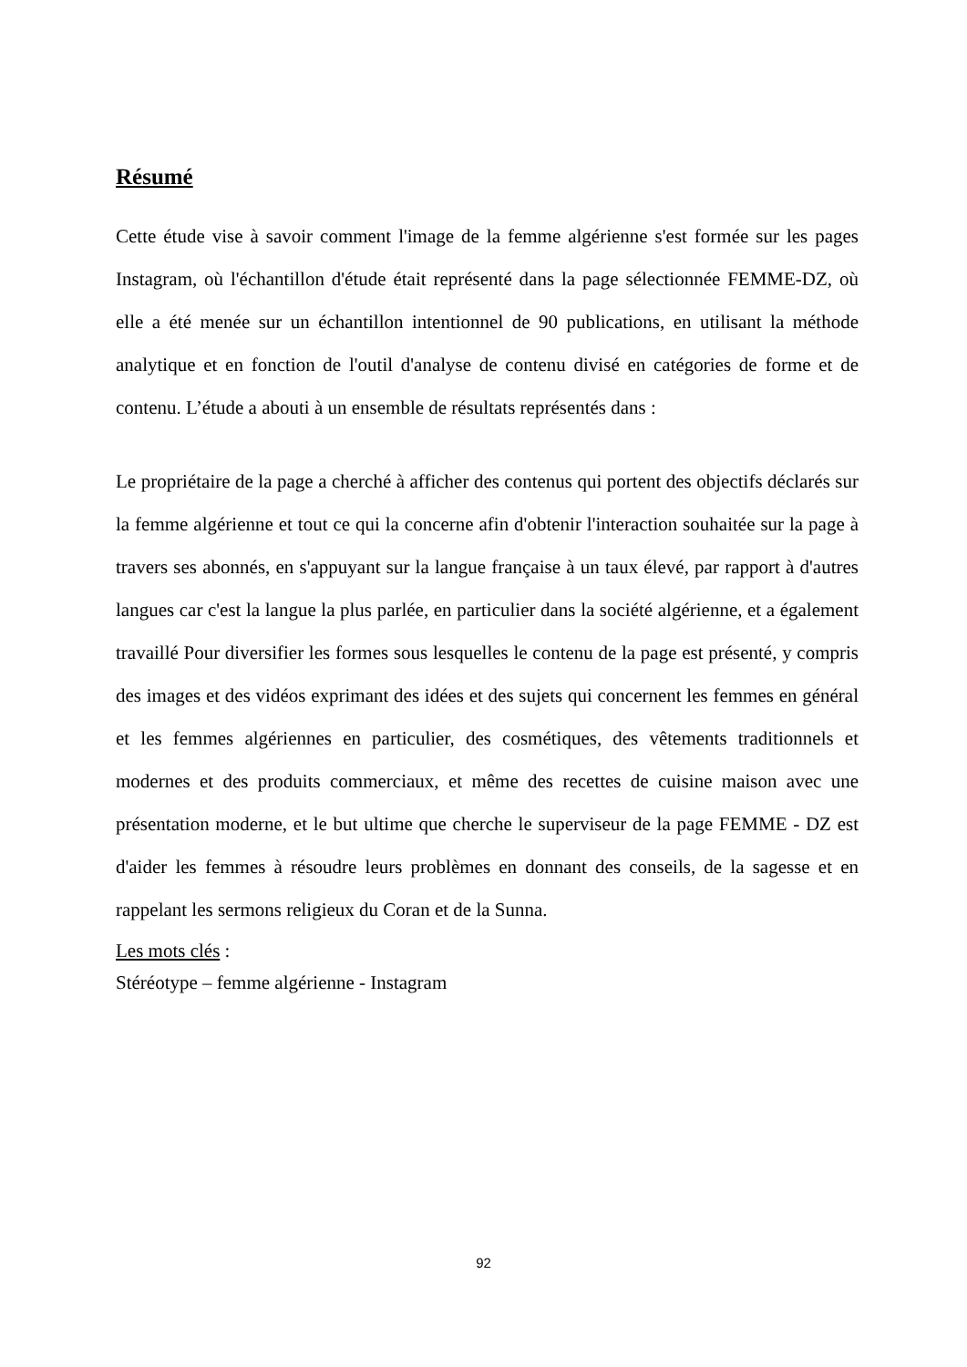Résumé
Cette étude vise à savoir comment l'image de la femme algérienne s'est formée sur les pages Instagram, où l'échantillon d'étude était représenté dans la page sélectionnée FEMME-DZ, où elle a été menée sur un échantillon intentionnel de 90 publications, en utilisant la méthode analytique et en fonction de l'outil d'analyse de contenu divisé en catégories de forme et de contenu. L’étude a abouti à un ensemble de résultats représentés dans :
Le propriétaire de la page a cherché à afficher des contenus qui portent des objectifs déclarés sur la femme algérienne et tout ce qui la concerne afin d'obtenir l'interaction souhaitée sur la page à travers ses abonnés, en s'appuyant sur la langue française à un taux élevé, par rapport à d'autres langues car c'est la langue la plus parlée, en particulier dans la société algérienne, et a également travaillé Pour diversifier les formes sous lesquelles le contenu de la page est présenté, y compris des images et des vidéos exprimant des idées et des sujets qui concernent les femmes en général et les femmes algériennes en particulier, des cosmétiques, des vêtements traditionnels et modernes et des produits commerciaux, et même des recettes de cuisine maison avec une présentation moderne, et le but ultime que cherche le superviseur de la page FEMME - DZ est d'aider les femmes à résoudre leurs problèmes en donnant des conseils, de la sagesse et en rappelant les sermons religieux du Coran et de la Sunna.
Les mots clés :
Stéréotype – femme algérienne - Instagram
92